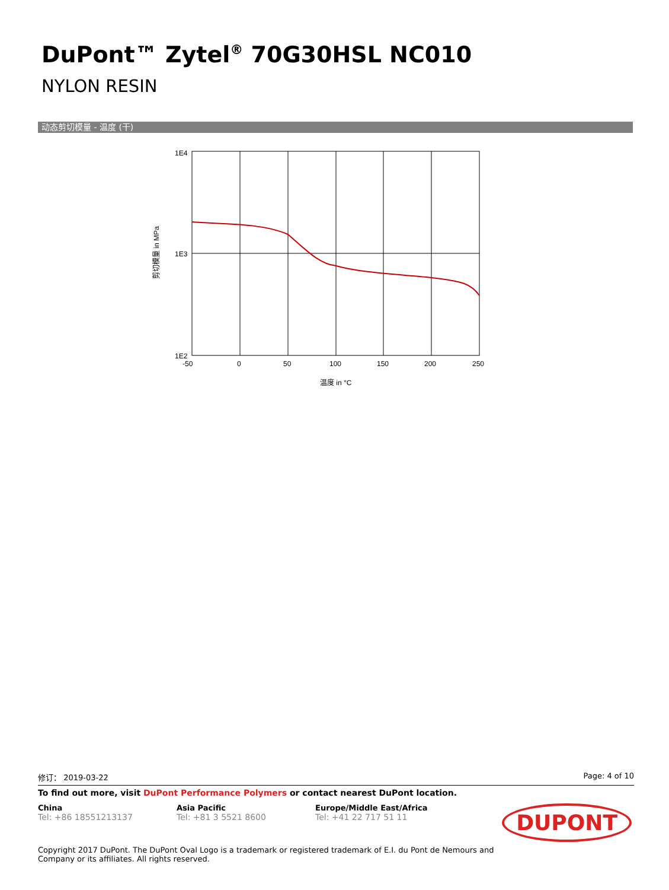DuPont™ Zytel<sup>®</sup> 70G30HSL NC010
NYLON RESIN
动态剪切模量 - 温度 (干)
1E4
1E3
1E2
-50
0
50
100
150
200
250
温度 in °C
剪切模量 in MPa
修订： 2019-03-22 Page: 4 of 10
To find out more, visit DuPont Performance Polymers or contact nearest DuPont location.
China
Tel: +86 18551213137
Asia Pacific
Tel: +81 3 5521 8600
Europe/Middle East/Africa
Tel: +41 22 717 51 11
DUPONT
Copyright 2017 DuPont. The DuPont Oval Logo is a trademark or registered trademark of E.I. du Pont de Nemours and
Company or its affiliates. All rights reserved.